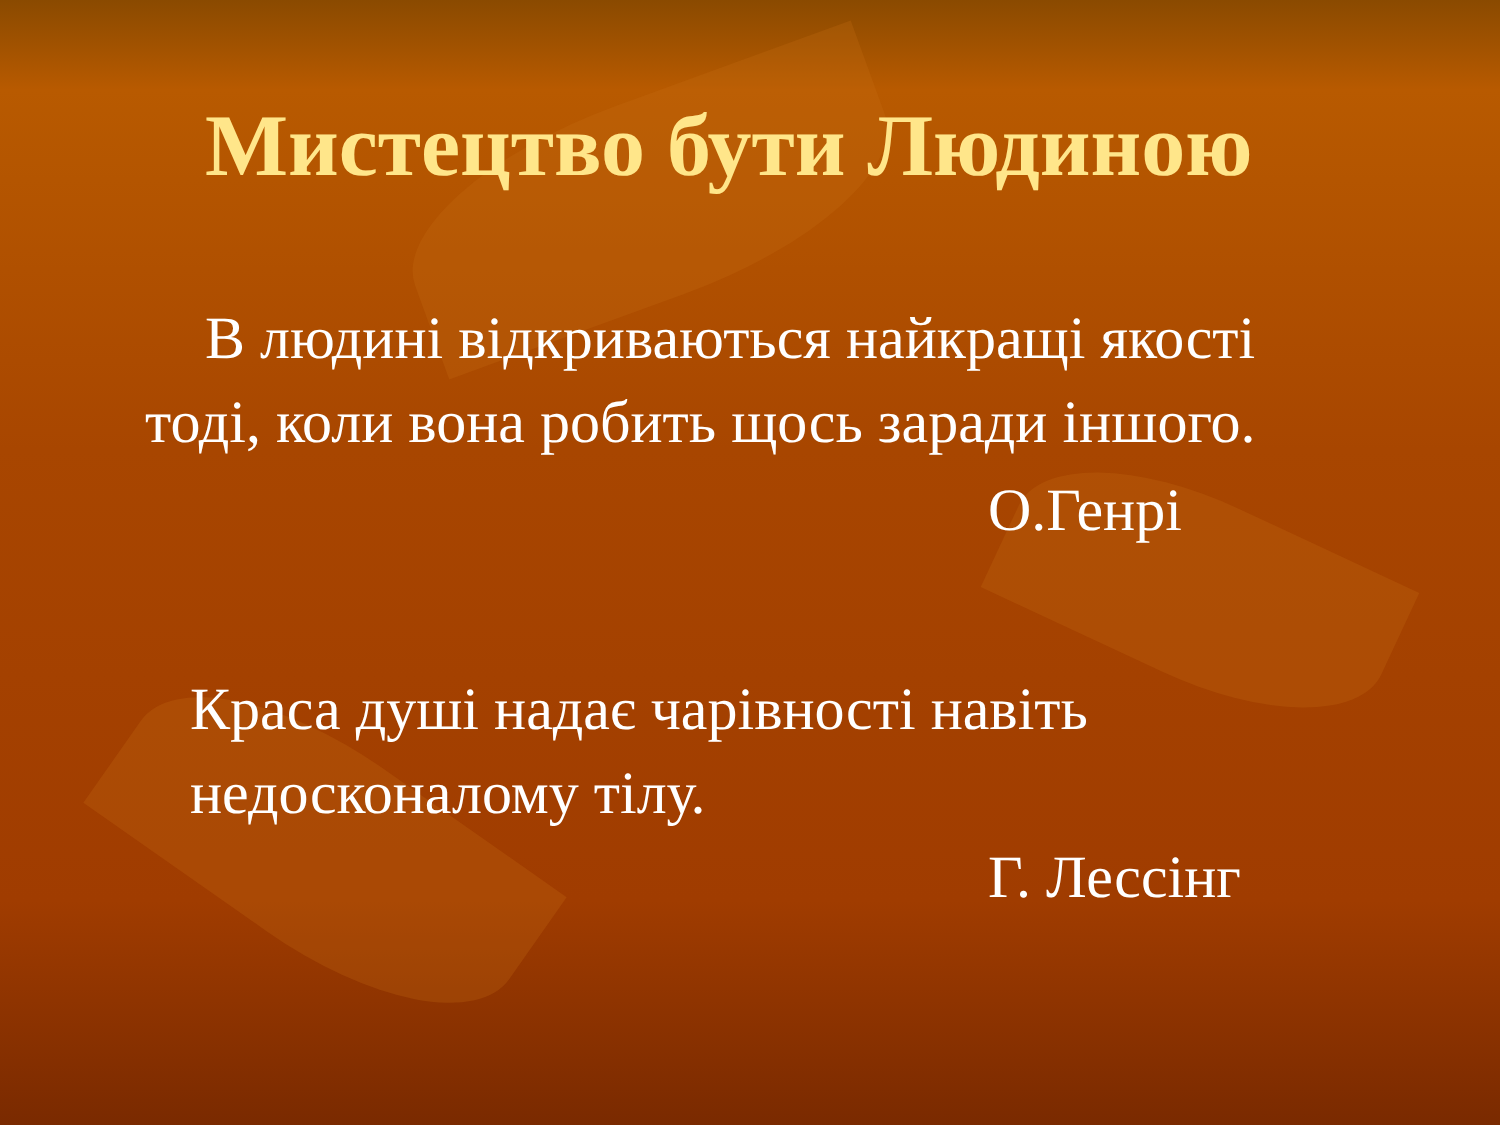Мистецтво бути Людиною
В людині відкриваються найкращі якості тоді, коли вона робить щось заради іншого.
О.Генрі
Краса душі надає чарівності навіть недосконалому тілу.
Г. Лессінг